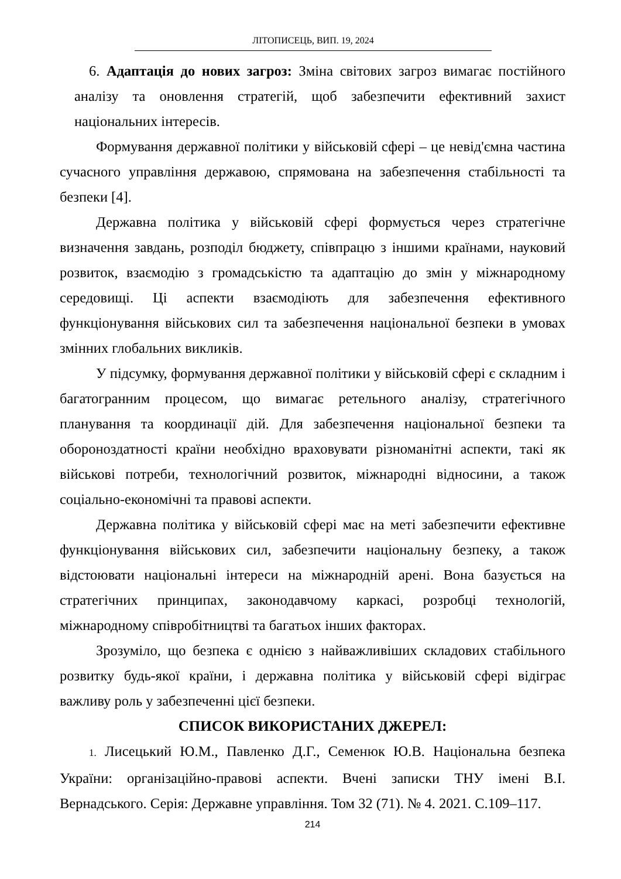ЛІТОПИСЕЦЬ, ВИП. 19, 2024
6. Адаптація до нових загроз: Зміна світових загроз вимагає постійного аналізу та оновлення стратегій, щоб забезпечити ефективний захист національних інтересів.
Формування державної політики у військовій сфері – це невід'ємна частина сучасного управління державою, спрямована на забезпечення стабільності та безпеки [4].
Державна політика у військовій сфері формується через стратегічне визначення завдань, розподіл бюджету, співпрацю з іншими країнами, науковий розвиток, взаємодію з громадськістю та адаптацію до змін у міжнародному середовищі. Ці аспекти взаємодіють для забезпечення ефективного функціонування військових сил та забезпечення національної безпеки в умовах змінних глобальних викликів.
У підсумку, формування державної політики у військовій сфері є складним і багатогранним процесом, що вимагає ретельного аналізу, стратегічного планування та координації дій. Для забезпечення національної безпеки та обороноздатності країни необхідно враховувати різноманітні аспекти, такі як військові потреби, технологічний розвиток, міжнародні відносини, а також соціально-економічні та правові аспекти.
Державна політика у військовій сфері має на меті забезпечити ефективне функціонування військових сил, забезпечити національну безпеку, а також відстоювати національні інтереси на міжнародній арені. Вона базується на стратегічних принципах, законодавчому каркасі, розробці технологій, міжнародному співробітництві та багатьох інших факторах.
Зрозуміло, що безпека є однією з найважливіших складових стабільного розвитку будь-якої країни, і державна політика у військовій сфері відіграє важливу роль у забезпеченні цієї безпеки.
СПИСОК ВИКОРИСТАНИХ ДЖЕРЕЛ:
1. Лисецький Ю.М., Павленко Д.Г., Семенюк Ю.В. Національна безпека України: організаційно-правові аспекти. Вчені записки ТНУ імені В.І. Вернадського. Серія: Державне управління. Том 32 (71). № 4. 2021. С.109–117.
214